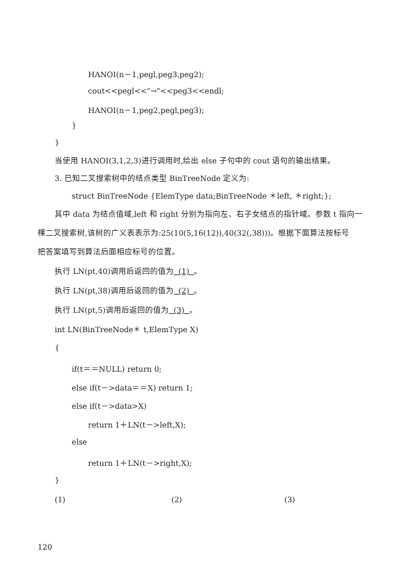HANOI(n－1,pegl,peg3,peg2);
cout<<pegl<<"→"<<peg3<<endl;
HANOI(n－1,peg2,pegl,peg3);
}
}
当使用 HANOI(3,1,2,3)进行调用时,给出 else 子句中的 cout 语句的输出结果。
3. 已知二叉搜索树中的结点类型 BinTreeNode 定义为:
struct BinTreeNode {ElemType data;BinTreeNode ＊left, ＊right;};
其中 data 为结点值域,left 和 right 分别为指向左、右子女结点的指针域。参数 t 指向一
棵二叉搜索树,该树的广义表表示为:25(10(5,16(12)),40(32(,38)))。根据下面算法按标号
把答案填写到算法后面相应标号的位置。
执行 LN(pt,40)调用后返回的值为 (1) 。
执行 LN(pt,38)调用后返回的值为 (2) 。
执行 LN(pt,5)调用后返回的值为 (3) 。
int LN(BinTreeNode＊ t,ElemType X)
{
if(t＝＝NULL) return 0;
else if(t－>data＝＝X) return 1;
else if(t－>data>X)
return 1＋LN(t－>left,X);
else
return 1＋LN(t－>right,X);
}
(1) (2) (3)
120